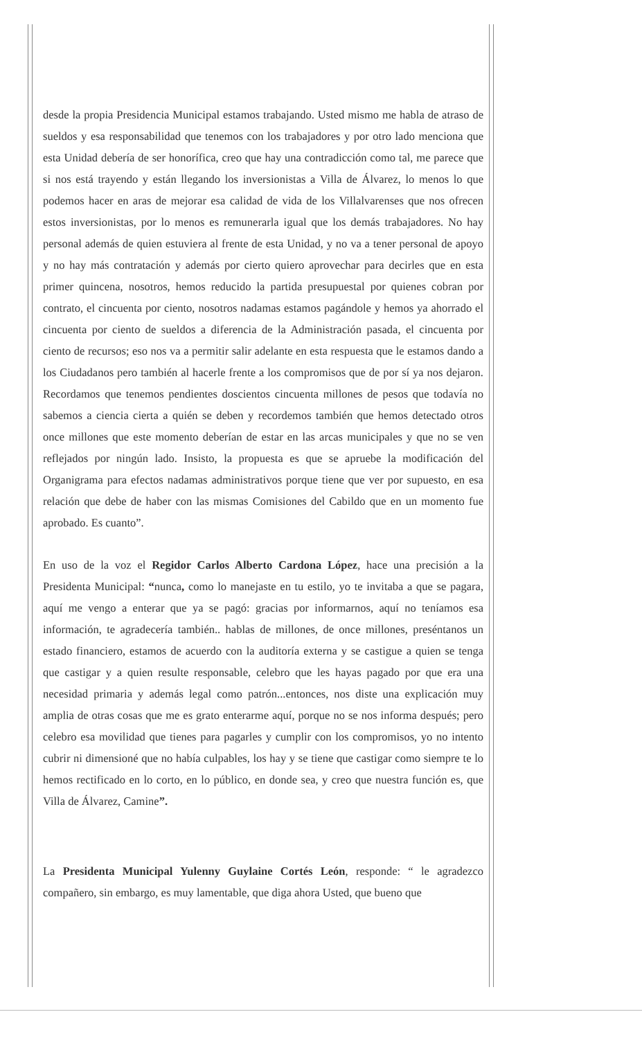desde la propia Presidencia Municipal estamos trabajando. Usted mismo me habla de atraso de sueldos y esa responsabilidad que tenemos con los trabajadores y por otro lado menciona que esta Unidad debería de ser honorífica, creo que hay una contradicción como tal, me parece que si nos está trayendo y están llegando los inversionistas a Villa de Álvarez, lo menos lo que podemos hacer en aras de mejorar esa calidad de vida de los Villalvarenses que nos ofrecen estos inversionistas, por lo menos es remunerarla igual que los demás trabajadores. No hay personal además de quien estuviera al frente de esta Unidad, y no va a tener personal de apoyo y no hay más contratación y además por cierto quiero aprovechar para decirles que en esta primer quincena, nosotros, hemos reducido la partida presupuestal por quienes cobran por contrato, el cincuenta por ciento, nosotros nadamas estamos pagándole y hemos ya ahorrado el cincuenta por ciento de sueldos a diferencia de la Administración pasada, el cincuenta por ciento de recursos; eso nos va a permitir salir adelante en esta respuesta que le estamos dando a los Ciudadanos pero también al hacerle frente a los compromisos que de por sí ya nos dejaron. Recordamos que tenemos pendientes doscientos cincuenta millones de pesos que todavía no sabemos a ciencia cierta a quién se deben y recordemos también que hemos detectado otros once millones que este momento deberían de estar en las arcas municipales y que no se ven reflejados por ningún lado. Insisto, la propuesta es que se apruebe la modificación del Organigrama para efectos nadamas administrativos porque tiene que ver por supuesto, en esa relación que debe de haber con las mismas Comisiones del Cabildo que en un momento fue aprobado. Es cuanto”.
En uso de la voz el Regidor Carlos Alberto Cardona López, hace una precisión a la Presidenta Municipal: “nunca, como lo manejaste en tu estilo, yo te invitaba a que se pagara, aquí me vengo a enterar que ya se pagó: gracias por informarnos, aquí no teníamos esa información, te agradecería también.. hablas de millones, de once millones, preséntanos un estado financiero, estamos de acuerdo con la auditoría externa y se castigue a quien se tenga que castigar y a quien resulte responsable, celebro que les hayas pagado por que era una necesidad primaria y además legal como patrón...entonces, nos diste una explicación muy amplia de otras cosas que me es grato enterarme aquí, porque no se nos informa después; pero celebro esa movilidad que tienes para pagarles y cumplir con los compromisos, yo no intento cubrir ni dimensioné que no había culpables, los hay y se tiene que castigar como siempre te lo hemos rectificado en lo corto, en lo público, en donde sea, y creo que nuestra función es, que Villa de Álvarez, Camine”.
La Presidenta Municipal Yulenny Guylaine Cortés León, responde: “ le agradezco compañero, sin embargo, es muy lamentable, que diga ahora Usted, que bueno que